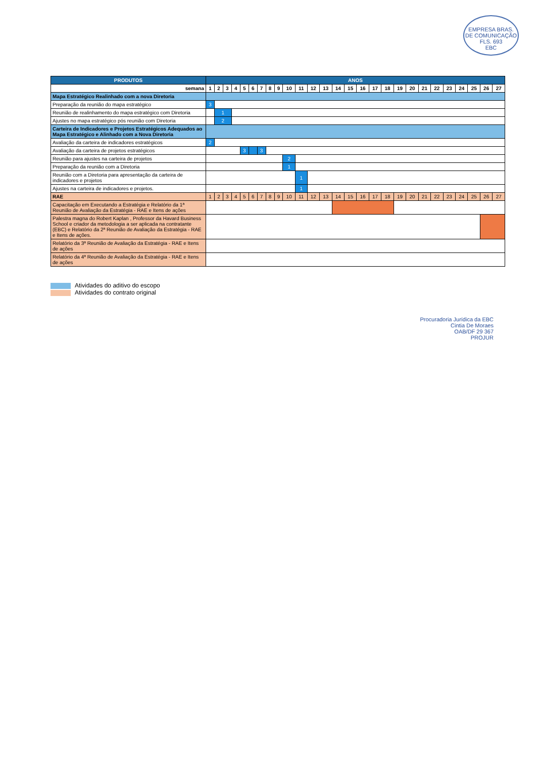EMPRESA BRAS. DE COMUNICAÇÃO
FLS. 693
EBC
| PRODUTOS | ANOS | | | | | | | | | | | | | | | | | | | | | | | | | | |
| --- | --- | --- | --- | --- | --- | --- | --- | --- | --- | --- | --- | --- | --- | --- | --- | --- | --- | --- | --- | --- | --- | --- | --- | --- | --- | --- | --- |
| semana | 1 | 2 | 3 | 4 | 5 | 6 | 7 | 8 | 9 | 10 | 11 | 12 | 13 | 14 | 15 | 16 | 17 | 18 | 19 | 20 | 21 | 22 | 23 | 24 | 25 | 26 | 27 |
| Mapa Estratégico Realinhado com a nova Diretoria | | | | | | | | | | | | | | | | | | | | | | | | | | | |
| Preparação da reunião do mapa estratégico | 3 | | | | | | | | | | | | | | | | | | | | | | | | | | |
| Reunião de realinhamento do mapa estratégico com Diretoria | | 1 | | | | | | | | | | | | | | | | | | | | | | | | | |
| Ajustes no mapa estratégico pós reunião com Diretoria | | 2 | | | | | | | | | | | | | | | | | | | | | | | | | |
| Carteira de Indicadores e Projetos Estratégicos Adequados ao Mapa Estratégico e Alinhado com a Nova Diretoria | | | | | | | | | | | | | | | | | | | | | | | | | | | |
| Avaliação da carteira de indicadores estratégicos | 2 | | | | | | | | | | | | | | | | | | | | | | | | | | |
| Avaliação da carteira de projetos estratégicos | | | | | 3 | | 3 | | | | | | | | | | | | | | | | | | | | |
| Reunião para ajustes na carteira de projetos | | | | | | | | | | 2 | | | | | | | | | | | | | | | | | |
| Preparação da reunião com a Diretoria | | | | | | | | | | 1 | | | | | | | | | | | | | | | | | |
| Reunião com a Diretoria para apresentação da carteira de indicadores e projetos | | | | | | | | | | | 1 | | | | | | | | | | | | | | | | |
| Ajustes na carteira de indicadores e projetos. | | | | | | | | | | | 1 | | | | | | | | | | | | | | | | |
| RAE | 1 | 2 | 3 | 4 | 5 | 6 | 7 | 8 | 9 | 10 | 11 | 12 | 13 | 14 | 15 | 16 | 17 | 18 | 19 | 20 | 21 | 22 | 23 | 24 | 25 | 26 | 27 |
| Capacitação em Executando a Estratégia e Relatório da 1ª Reunião de Avaliação da Estratégia - RAE e Itens de ações | | | | | | | | | | | | | | | | | | | | | | | | | | | |
| Palestra magna do Robert Kaplan , Professor da Havard Business School e criador da metodologia a ser aplicada na contratante (EBC) e Relatório da 2ª Reunião de Avaliação da Estratégia - RAE e Itens de ações. | | | | | | | | | | | | | | | | | | | | | | | | | | | |
| Relatório da 3ª Reunião de Avaliação da Estratégia - RAE e Itens de ações | | | | | | | | | | | | | | | | | | | | | | | | | | | |
| Relatório da 4ª Reunião de Avaliação da Estratégia - RAE e Itens de ações | | | | | | | | | | | | | | | | | | | | | | | | | | | |
Atividades do aditivo do escopo
Atividades do contrato original
Procuradoria Jurídica da EBC
Cintia De Moraes
OAB/DF 29 367
PROJUR